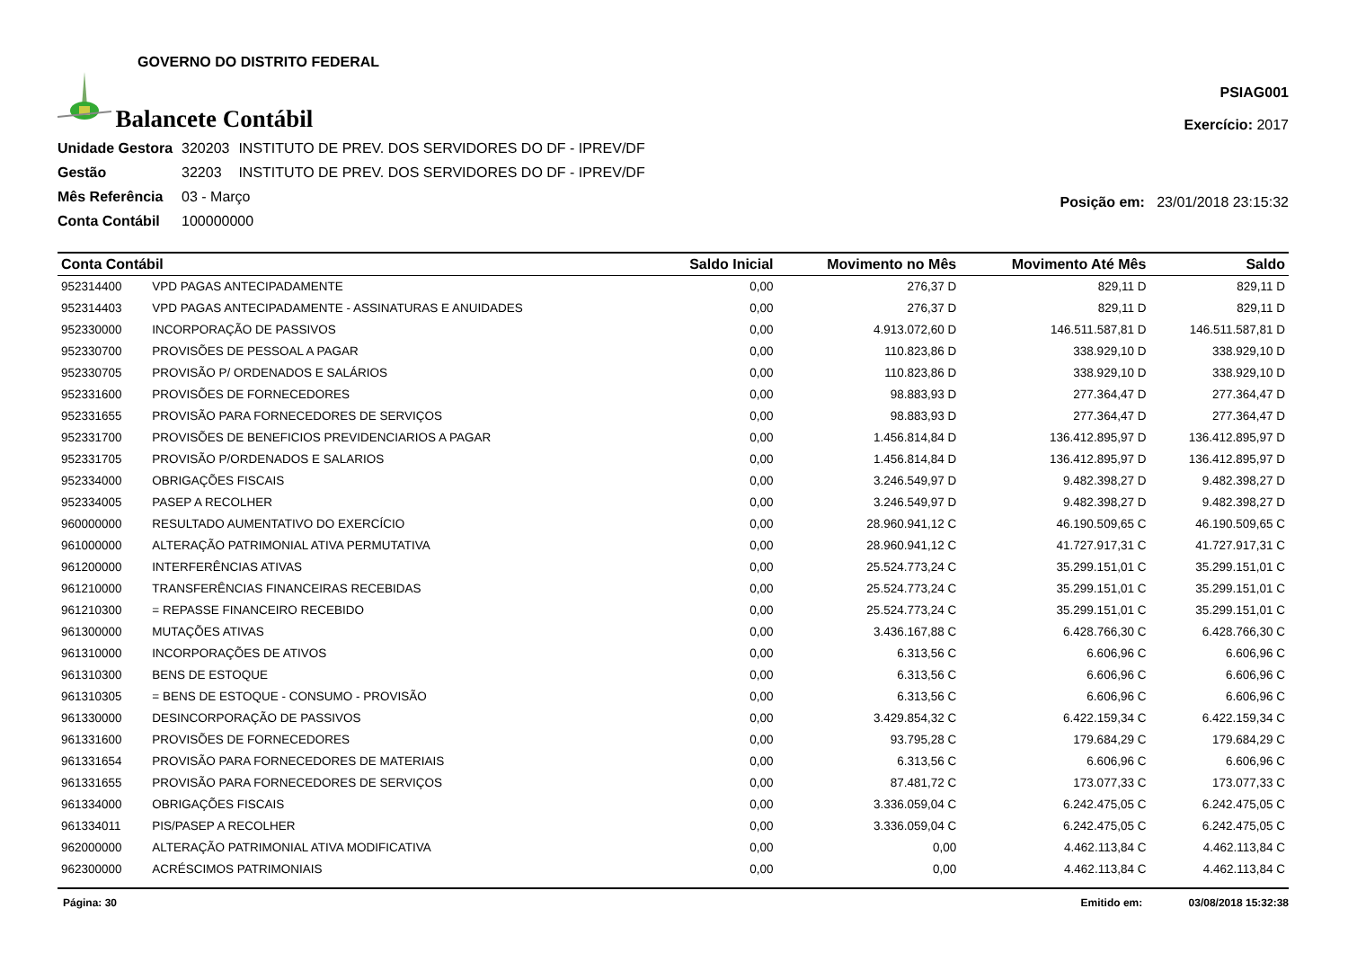GOVERNO DO DISTRITO FEDERAL
Balancete Contábil
PSIAG001
Exercício: 2017
| Unidade Gestora | 320203 | INSTITUTO DE PREV. DOS SERVIDORES DO DF - IPREV/DF |
| Gestão | 32203 | INSTITUTO DE PREV. DOS SERVIDORES DO DF - IPREV/DF |
| Mês Referência | 03 - Março | |
| Conta Contábil | 100000000 | |
Posição em: 23/01/2018 23:15:32
| Conta Contábil | | Saldo Inicial | Movimento no Mês | Movimento Até Mês | Saldo |
| --- | --- | --- | --- | --- | --- |
| 952314400 | VPD PAGAS ANTECIPADAMENTE | 0,00 | 276,37 D | 829,11 D | 829,11 D |
| 952314403 | VPD PAGAS ANTECIPADAMENTE - ASSINATURAS E ANUIDADES | 0,00 | 276,37 D | 829,11 D | 829,11 D |
| 952330000 | INCORPORAÇÃO DE PASSIVOS | 0,00 | 4.913.072,60 D | 146.511.587,81 D | 146.511.587,81 D |
| 952330700 | PROVISÕES DE PESSOAL A PAGAR | 0,00 | 110.823,86 D | 338.929,10 D | 338.929,10 D |
| 952330705 | PROVISÃO P/ ORDENADOS E SALÁRIOS | 0,00 | 110.823,86 D | 338.929,10 D | 338.929,10 D |
| 952331600 | PROVISÕES DE FORNECEDORES | 0,00 | 98.883,93 D | 277.364,47 D | 277.364,47 D |
| 952331655 | PROVISÃO PARA FORNECEDORES DE SERVIÇOS | 0,00 | 98.883,93 D | 277.364,47 D | 277.364,47 D |
| 952331700 | PROVISÕES DE BENEFICIOS PREVIDENCIARIOS A PAGAR | 0,00 | 1.456.814,84 D | 136.412.895,97 D | 136.412.895,97 D |
| 952331705 | PROVISÃO P/ORDENADOS E SALARIOS | 0,00 | 1.456.814,84 D | 136.412.895,97 D | 136.412.895,97 D |
| 952334000 | OBRIGAÇÕES FISCAIS | 0,00 | 3.246.549,97 D | 9.482.398,27 D | 9.482.398,27 D |
| 952334005 | PASEP A RECOLHER | 0,00 | 3.246.549,97 D | 9.482.398,27 D | 9.482.398,27 D |
| 960000000 | RESULTADO AUMENTATIVO DO EXERCÍCIO | 0,00 | 28.960.941,12 C | 46.190.509,65 C | 46.190.509,65 C |
| 961000000 | ALTERAÇÃO PATRIMONIAL ATIVA PERMUTATIVA | 0,00 | 28.960.941,12 C | 41.727.917,31 C | 41.727.917,31 C |
| 961200000 | INTERFERÊNCIAS ATIVAS | 0,00 | 25.524.773,24 C | 35.299.151,01 C | 35.299.151,01 C |
| 961210000 | TRANSFERÊNCIAS FINANCEIRAS RECEBIDAS | 0,00 | 25.524.773,24 C | 35.299.151,01 C | 35.299.151,01 C |
| 961210300 | = REPASSE FINANCEIRO RECEBIDO | 0,00 | 25.524.773,24 C | 35.299.151,01 C | 35.299.151,01 C |
| 961300000 | MUTAÇÕES ATIVAS | 0,00 | 3.436.167,88 C | 6.428.766,30 C | 6.428.766,30 C |
| 961310000 | INCORPORAÇÕES DE ATIVOS | 0,00 | 6.313,56 C | 6.606,96 C | 6.606,96 C |
| 961310300 | BENS DE ESTOQUE | 0,00 | 6.313,56 C | 6.606,96 C | 6.606,96 C |
| 961310305 | = BENS DE ESTOQUE - CONSUMO - PROVISÃO | 0,00 | 6.313,56 C | 6.606,96 C | 6.606,96 C |
| 961330000 | DESINCORPORAÇÃO DE PASSIVOS | 0,00 | 3.429.854,32 C | 6.422.159,34 C | 6.422.159,34 C |
| 961331600 | PROVISÕES DE FORNECEDORES | 0,00 | 93.795,28 C | 179.684,29 C | 179.684,29 C |
| 961331654 | PROVISÃO PARA FORNECEDORES DE MATERIAIS | 0,00 | 6.313,56 C | 6.606,96 C | 6.606,96 C |
| 961331655 | PROVISÃO PARA FORNECEDORES DE SERVIÇOS | 0,00 | 87.481,72 C | 173.077,33 C | 173.077,33 C |
| 961334000 | OBRIGAÇÕES FISCAIS | 0,00 | 3.336.059,04 C | 6.242.475,05 C | 6.242.475,05 C |
| 961334011 | PIS/PASEP A RECOLHER | 0,00 | 3.336.059,04 C | 6.242.475,05 C | 6.242.475,05 C |
| 962000000 | ALTERAÇÃO PATRIMONIAL ATIVA MODIFICATIVA | 0,00 | 0,00 | 4.462.113,84 C | 4.462.113,84 C |
| 962300000 | ACRÉSCIMOS PATRIMONIAIS | 0,00 | 0,00 | 4.462.113,84 C | 4.462.113,84 C |
Página: 30 Emitido em: 03/08/2018 15:32:38